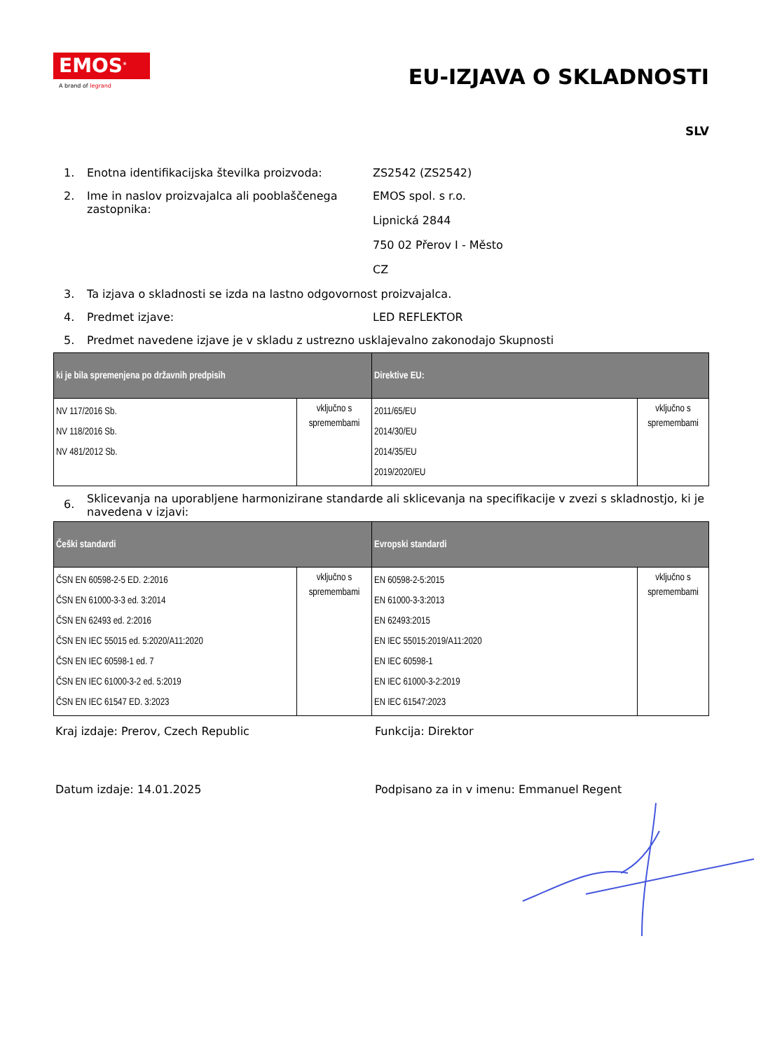EMOS<sup>®</sup>
A brand of legrand
EU-IZJAVA O SKLADNOSTI
SLV
1. Enotna identifikacijska številka proizvoda:
ZS2542 (ZS2542)
2. Ime in naslov proizvajalca ali pooblaščenega zastopnika:
EMOS spol. s r.o.
Lipnická 2844
750 02 Přerov I - Město
CZ
3. Ta izjava o skladnosti se izda na lastno odgovornost proizvajalca.
4. Predmet izjave: LED REFLEKTOR
5. Predmet navedene izjave je v skladu z ustrezno usklajevalno zakonodajo Skupnosti
| ki je bila spremenjena po državnih predpisih | | Direktive EU: | |
| --- | --- | --- | --- |
| NV 117/2016 Sb. NV 118/2016 Sb. NV 481/2012 Sb. | vključno s spremembami | 2011/65/EU 2014/30/EU 2014/35/EU 2019/2020/EU | vključno s spremembami |
6.
Sklicevanja na uporabljene harmonizirane standarde ali sklicevanja na specifikacije v zvezi s skladnostjo, ki je navedena v izjavi:
| Češki standardi | | Evropski standardi | |
| --- | --- | --- | --- |
| ČSN EN 60598-2-5 ED. 2:2016 ČSN EN 61000-3-3 ed. 3:2014 ČSN EN 62493 ed. 2:2016 ČSN EN IEC 55015 ed. 5:2020/A11:2020 ČSN EN IEC 60598-1 ed. 7 ČSN EN IEC 61000-3-2 ed. 5:2019 ČSN EN IEC 61547 ED. 3:2023 | vključno s spremembami | EN 60598-2-5:2015 EN 61000-3-3:2013 EN 62493:2015 EN IEC 55015:2019/A11:2020 EN IEC 60598-1 EN IEC 61000-3-2:2019 EN IEC 61547:2023 | vključno s spremembami |
Kraj izdaje: Prerov, Czech Republic Funkcija: Direktor
Datum izdaje: 14.01.2025 Podpisano za in v imenu: Emmanuel Regent